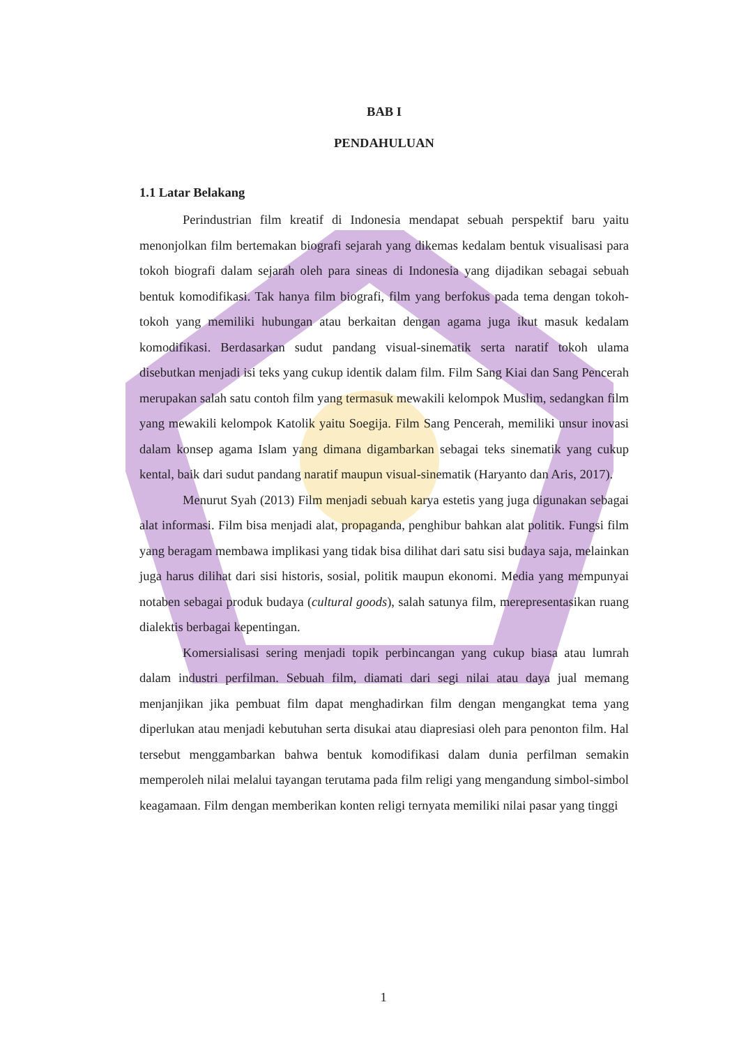BAB I
PENDAHULUAN
1.1 Latar Belakang
Perindustrian film kreatif di Indonesia mendapat sebuah perspektif baru yaitu menonjolkan film bertemakan biografi sejarah yang dikemas kedalam bentuk visualisasi para tokoh biografi dalam sejarah oleh para sineas di Indonesia yang dijadikan sebagai sebuah bentuk komodifikasi. Tak hanya film biografi, film yang berfokus pada tema dengan tokoh-tokoh yang memiliki hubungan atau berkaitan dengan agama juga ikut masuk kedalam komodifikasi. Berdasarkan sudut pandang visual-sinematik serta naratif tokoh ulama disebutkan menjadi isi teks yang cukup identik dalam film. Film Sang Kiai dan Sang Pencerah merupakan salah satu contoh film yang termasuk mewakili kelompok Muslim, sedangkan film yang mewakili kelompok Katolik yaitu Soegija. Film Sang Pencerah, memiliki unsur inovasi dalam konsep agama Islam yang dimana digambarkan sebagai teks sinematik yang cukup kental, baik dari sudut pandang naratif maupun visual-sinematik (Haryanto dan Aris, 2017).
Menurut Syah (2013) Film menjadi sebuah karya estetis yang juga digunakan sebagai alat informasi. Film bisa menjadi alat, propaganda, penghibur bahkan alat politik. Fungsi film yang beragam membawa implikasi yang tidak bisa dilihat dari satu sisi budaya saja, melainkan juga harus dilihat dari sisi historis, sosial, politik maupun ekonomi. Media yang mempunyai notaben sebagai produk budaya (cultural goods), salah satunya film, merepresentasikan ruang dialektis berbagai kepentingan.
Komersialisasi sering menjadi topik perbincangan yang cukup biasa atau lumrah dalam industri perfilman. Sebuah film, diamati dari segi nilai atau daya jual memang menjanjikan jika pembuat film dapat menghadirkan film dengan mengangkat tema yang diperlukan atau menjadi kebutuhan serta disukai atau diapresiasi oleh para penonton film. Hal tersebut menggambarkan bahwa bentuk komodifikasi dalam dunia perfilman semakin memperoleh nilai melalui tayangan terutama pada film religi yang mengandung simbol-simbol keagamaan. Film dengan memberikan konten religi ternyata memiliki nilai pasar yang tinggi
1